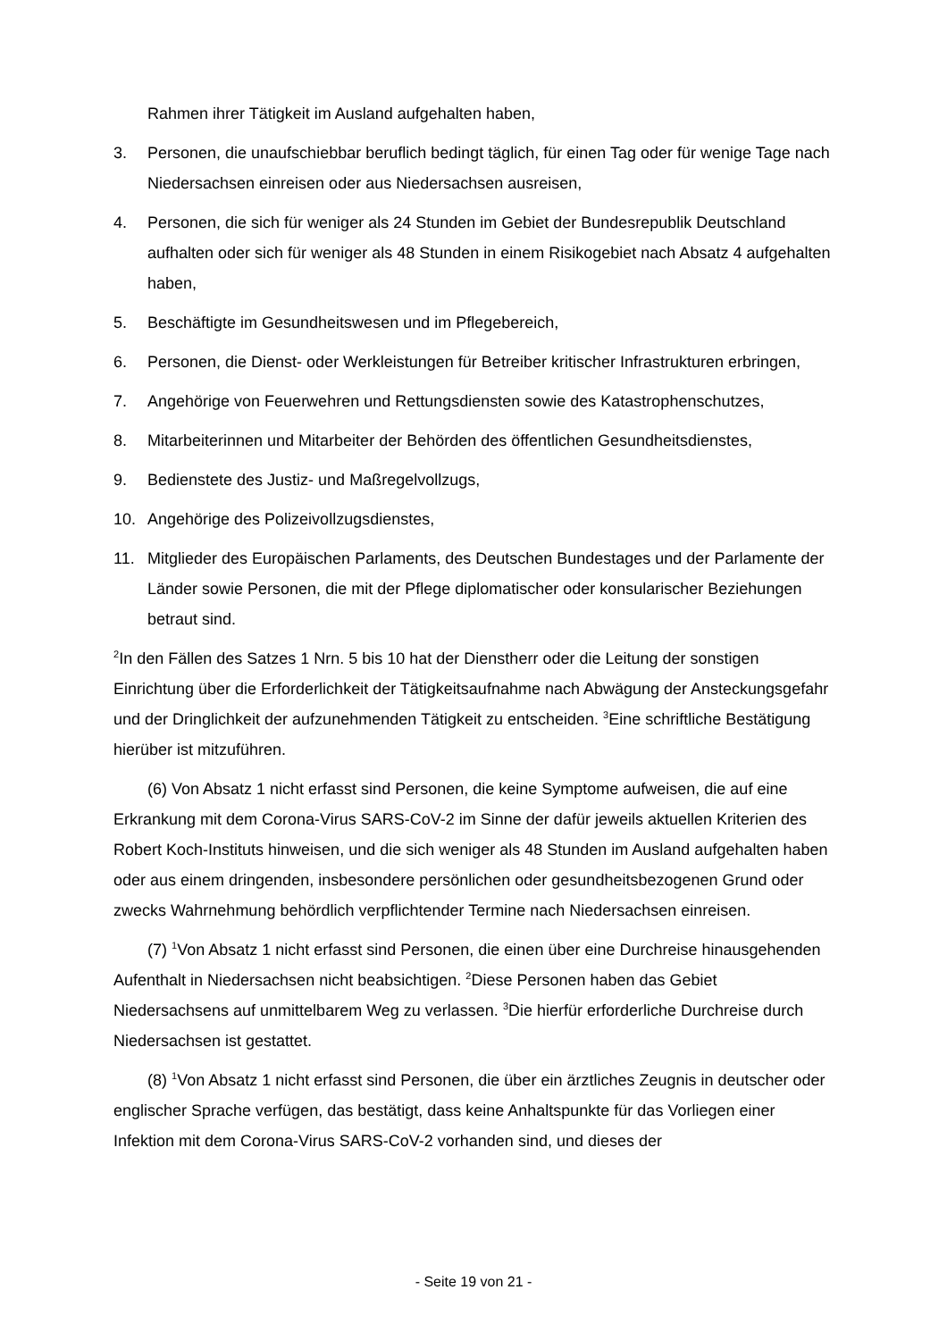Rahmen ihrer Tätigkeit im Ausland aufgehalten haben,
3. Personen, die unaufschiebbar beruflich bedingt täglich, für einen Tag oder für wenige Tage nach Niedersachsen einreisen oder aus Niedersachsen ausreisen,
4. Personen, die sich für weniger als 24 Stunden im Gebiet der Bundesrepublik Deutschland aufhalten oder sich für weniger als 48 Stunden in einem Risikogebiet nach Absatz 4 aufgehalten haben,
5. Beschäftigte im Gesundheitswesen und im Pflegebereich,
6. Personen, die Dienst- oder Werkleistungen für Betreiber kritischer Infrastrukturen erbringen,
7. Angehörige von Feuerwehren und Rettungsdiensten sowie des Katastrophenschutzes,
8. Mitarbeiterinnen und Mitarbeiter der Behörden des öffentlichen Gesundheitsdienstes,
9. Bedienstete des Justiz- und Maßregelvollzugs,
10. Angehörige des Polizeivollzugsdienstes,
11. Mitglieder des Europäischen Parlaments, des Deutschen Bundestages und der Parlamente der Länder sowie Personen, die mit der Pflege diplomatischer oder konsularischer Beziehungen betraut sind.
<sup>2</sup> In den Fällen des Satzes 1 Nrn. 5 bis 10 hat der Dienstherr oder die Leitung der sonstigen Einrichtung über die Erforderlichkeit der Tätigkeitsaufnahme nach Abwägung der Ansteckungsgefahr und der Dringlichkeit der aufzunehmenden Tätigkeit zu entscheiden. <sup>3</sup>Eine schriftliche Bestätigung hierüber ist mitzuführen.
(6) Von Absatz 1 nicht erfasst sind Personen, die keine Symptome aufweisen, die auf eine Erkrankung mit dem Corona-Virus SARS-CoV-2 im Sinne der dafür jeweils aktuellen Kriterien des Robert Koch-Instituts hinweisen, und die sich weniger als 48 Stunden im Ausland aufgehalten haben oder aus einem dringenden, insbesondere persönlichen oder gesundheitsbezogenen Grund oder zwecks Wahrnehmung behördlich verpflichtender Termine nach Niedersachsen einreisen.
(7) <sup>1</sup>Von Absatz 1 nicht erfasst sind Personen, die einen über eine Durchreise hinausgehenden Aufenthalt in Niedersachsen nicht beabsichtigen. <sup>2</sup>Diese Personen haben das Gebiet Niedersachsens auf unmittelbarem Weg zu verlassen. <sup>3</sup>Die hierfür erforderliche Durchreise durch Niedersachsen ist gestattet.
(8) <sup>1</sup>Von Absatz 1 nicht erfasst sind Personen, die über ein ärztliches Zeugnis in deutscher oder englischer Sprache verfügen, das bestätigt, dass keine Anhaltspunkte für das Vorliegen einer Infektion mit dem Corona-Virus SARS-CoV-2 vorhanden sind, und dieses der
- Seite 19 von 21 -